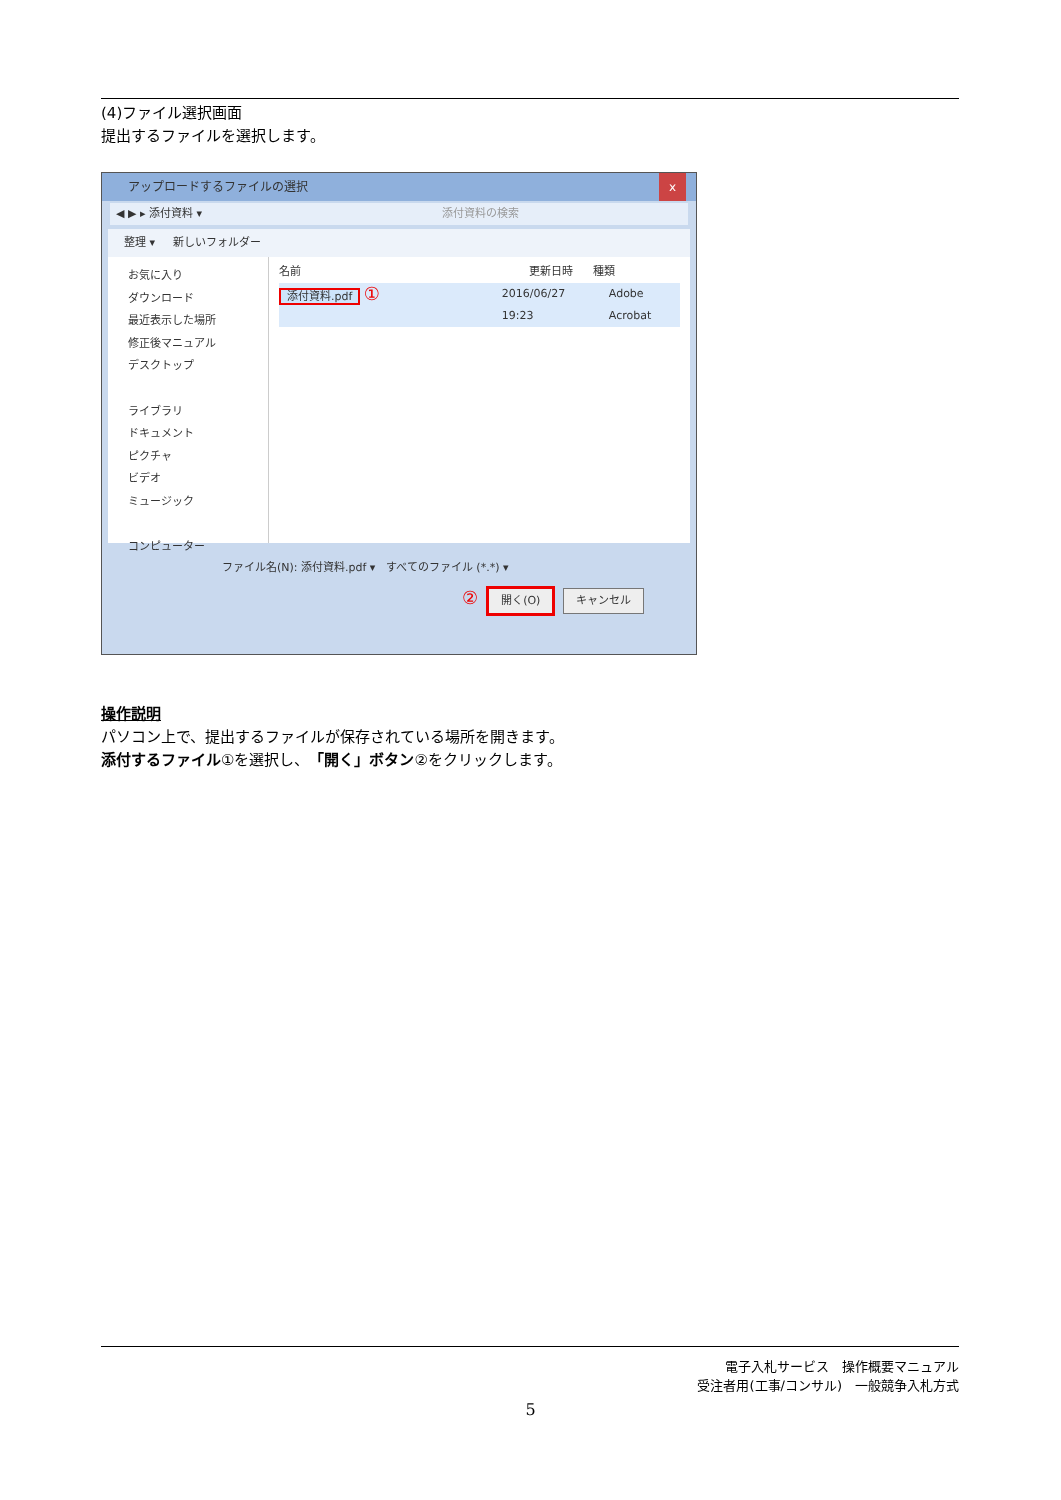(4)ファイル選択画面
提出するファイルを選択します。
アップロードするファイルの選択 x
◀ ▶ ▸ 添付資料 ▾ 添付資料の検索
整理 ▾ 新しいフォルダー
お気に入り
ダウンロード
最近表示した場所
修正後マニュアル
デスクトップ
ライブラリ
ドキュメント
ピクチャ
ビデオ
ミュージック
コンピューター
名前 更新日時 種類
添付資料.pdf ① 2016/06/27 19:23 Adobe Acrobat
ファイル名(N): 添付資料.pdf ▾ すべてのファイル (*.*) ▾
② 開く(O) キャンセル
操作説明
パソコン上で、提出するファイルが保存されている場所を開きます。
添付するファイル①を選択し、「開く」ボタン②をクリックします。
電子入札サービス　操作概要マニュアル
受注者用(工事/コンサル)　一般競争入札方式
5